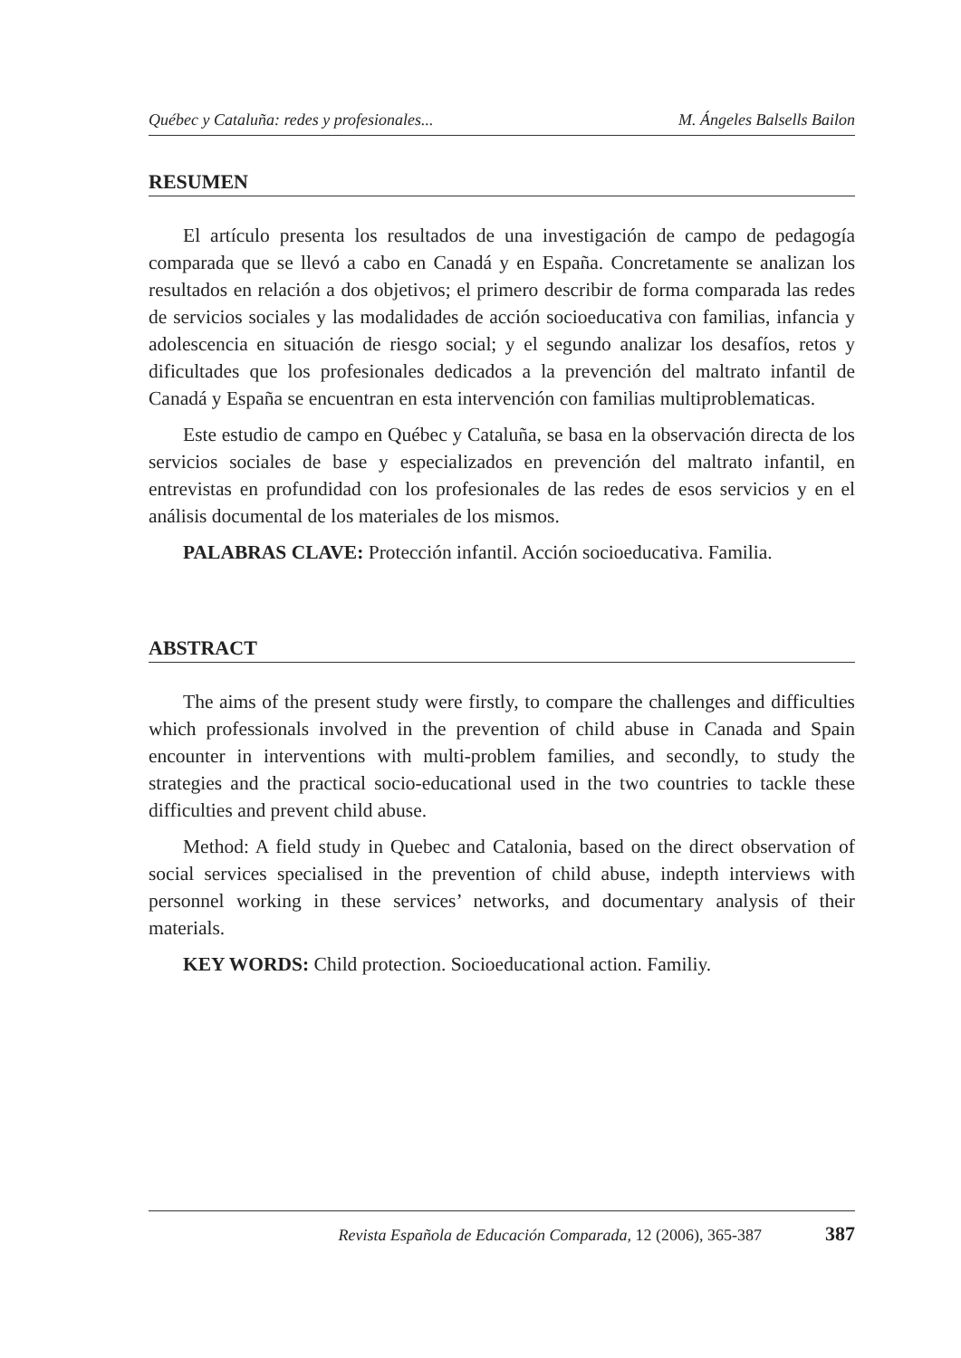Québec y Cataluña: redes y profesionales... M. Ángeles Balsells Bailon
RESUMEN
El artículo presenta los resultados de una investigación de campo de pedagogía comparada que se llevó a cabo en Canadá y en España. Concretamente se analizan los resultados en relación a dos objetivos; el primero describir de forma comparada las redes de servicios sociales y las modalidades de acción socioeducativa con familias, infancia y adolescencia en situación de riesgo social; y el segundo analizar los desafíos, retos y dificultades que los profesionales dedicados a la prevención del maltrato infantil de Canadá y España se encuentran en esta intervención con familias multiproblematicas.
Este estudio de campo en Québec y Cataluña, se basa en la observación directa de los servicios sociales de base y especializados en prevención del maltrato infantil, en entrevistas en profundidad con los profesionales de las redes de esos servicios y en el análisis documental de los materiales de los mismos.
PALABRAS CLAVE: Protección infantil. Acción socioeducativa. Familia.
ABSTRACT
The aims of the present study were firstly, to compare the challenges and difficulties which professionals involved in the prevention of child abuse in Canada and Spain encounter in interventions with multi-problem families, and secondly, to study the strategies and the practical socio-educational used in the two countries to tackle these difficulties and prevent child abuse.
Method: A field study in Quebec and Catalonia, based on the direct observation of social services specialised in the prevention of child abuse, indepth interviews with personnel working in these services’ networks, and documentary analysis of their materials.
KEY WORDS: Child protection. Socioeducational action. Familiy.
Revista Española de Educación Comparada, 12 (2006), 365-387 387